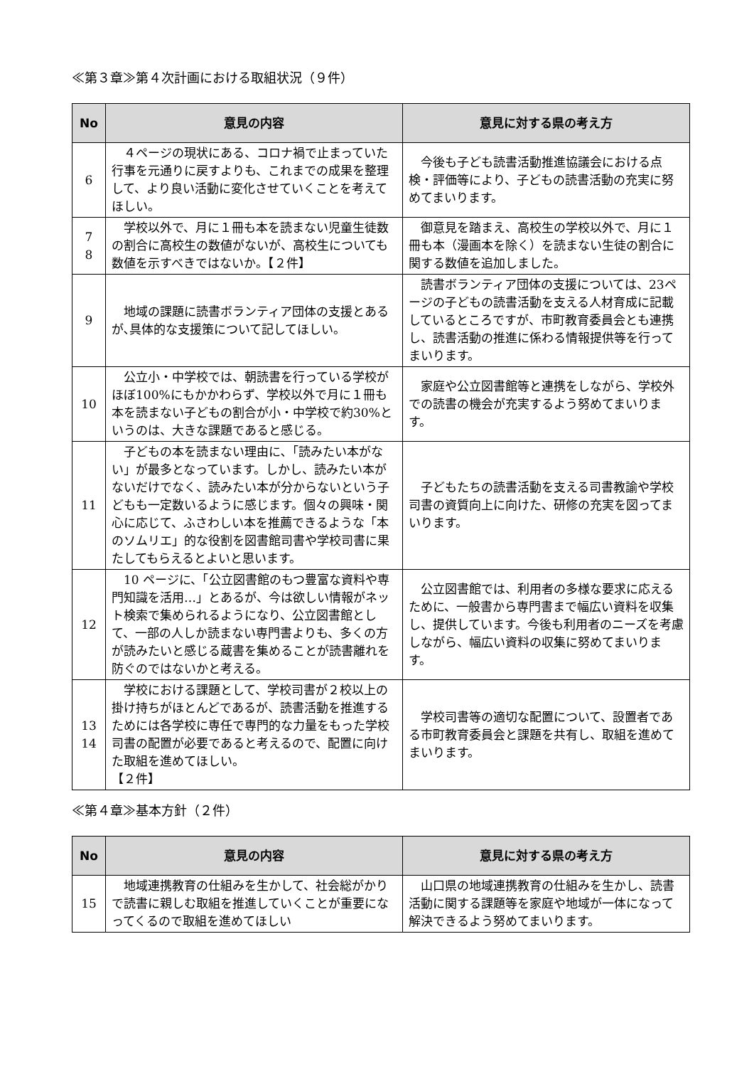≪第３章≫第４次計画における取組状況（９件）
| No | 意見の内容 | 意見に対する県の考え方 |
| --- | --- | --- |
| 6 | ４ページの現状にある、コロナ禍で止まっていた行事を元通りに戻すよりも、これまでの成果を整理して、より良い活動に変化させていくことを考えてほしい。 | 今後も子ども読書活動推進協議会における点検・評価等により、子どもの読書活動の充実に努めてまいります。 |
| 7 8 | 学校以外で、月に１冊も本を読まない児童生徒数の割合に高校生の数値がないが、高校生についても数値を示すべきではないか。【２件】 | 御意見を踏まえ、高校生の学校以外で、月に１冊も本（漫画本を除く）を読まない生徒の割合に関する数値を追加しました。 |
| 9 | 地域の課題に読書ボランティア団体の支援とあるが､具体的な支援策について記してほしい。 | 読書ボランティア団体の支援については、23ページの子どもの読書活動を支える人材育成に記載しているところですが、市町教育委員会とも連携し、読書活動の推進に係わる情報提供等を行ってまいります。 |
| 10 | 公立小・中学校では、朝読書を行っている学校がほぼ100%にもかかわらず、学校以外で月に１冊も本を読まない子どもの割合が小・中学校で約30%というのは、大きな課題であると感じる。 | 家庭や公立図書館等と連携をしながら、学校外での読書の機会が充実するよう努めてまいります。 |
| 11 | 子どもの本を読まない理由に､「読みたい本がない」が最多となっています。しかし、読みたい本がないだけでなく、読みたい本が分からないという子どもも一定数いるように感じます。個々の興味・関心に応じて、ふさわしい本を推薦できるような「本のソムリエ」的な役割を図書館司書や学校司書に果たしてもらえるとよいと思います。 | 子どもたちの読書活動を支える司書教諭や学校司書の資質向上に向けた、研修の充実を図ってまいります。 |
| 12 | 10 ページに、「公立図書館のもつ豊富な資料や専門知識を活用…」とあるが、今は欲しい情報がネット検索で集められるようになり、公立図書館として、一部の人しか読まない専門書よりも、多くの方が読みたいと感じる蔵書を集めることが読書離れを防ぐのではないかと考える。 | 公立図書館では、利用者の多様な要求に応えるために、一般書から専門書まで幅広い資料を収集し、提供しています。今後も利用者のニーズを考慮しながら、幅広い資料の収集に努めてまいります。 |
| 13 14 | 学校における課題として、学校司書が２校以上の掛け持ちがほとんどであるが、読書活動を推進するためには各学校に専任で専門的な力量をもった学校司書の配置が必要であると考えるので、配置に向けた取組を進めてほしい。 【２件】 | 学校司書等の適切な配置について、設置者である市町教育委員会と課題を共有し、取組を進めてまいります。 |
≪第４章≫基本方針（２件）
| No | 意見の内容 | 意見に対する県の考え方 |
| --- | --- | --- |
| 15 | 地域連携教育の仕組みを生かして、社会総がかりで読書に親しむ取組を推進していくことが重要になってくるので取組を進めてほしい | 山口県の地域連携教育の仕組みを生かし、読書活動に関する課題等を家庭や地域が一体になって解決できるよう努めてまいります。 |